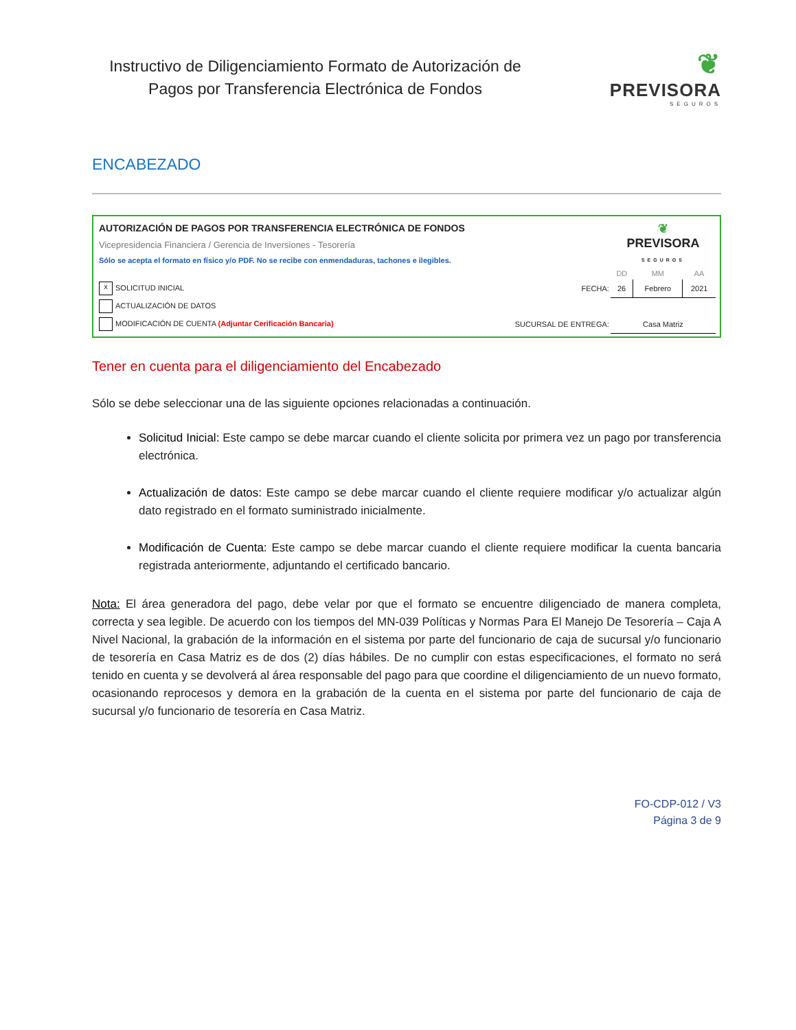Instructivo de Diligenciamiento Formato de Autorización de Pagos por Transferencia Electrónica de Fondos
❦
PREVISORA
SEGUROS
ENCABEZADO
| AUTORIZACIÓN DE PAGOS POR TRANSFERENCIA ELECTRÓNICA DE FONDOS | | | ❦ PREVISORA SEGUROS | | |
| Vicepresidencia Financiera / Gerencia de Inversiones - Tesorería | | | | | |
| Sólo se acepta el formato en físico y/o PDF. No se recibe con enmendaduras, tachones e ilegibles. | | | | | |
| | | | DD | MM | AA |
| x SOLICITUD INICIAL | | FECHA: | 26 | Febrero | 2021 |
| ACTUALIZACIÓN DE DATOS | | | | | |
| MODIFICACIÓN DE CUENTA (Adjuntar Cerificación Bancaria) | | SUCURSAL DE ENTREGA: | Casa Matriz | | |
Tener en cuenta para el diligenciamiento del Encabezado
Sólo se debe seleccionar una de las siguiente opciones relacionadas a continuación.
Solicitud Inicial: Este campo se debe marcar cuando el cliente solicita por primera vez un pago por transferencia electrónica.
Actualización de datos: Este campo se debe marcar cuando el cliente requiere modificar y/o actualizar algún dato registrado en el formato suministrado inicialmente.
Modificación de Cuenta: Este campo se debe marcar cuando el cliente requiere modificar la cuenta bancaria registrada anteriormente, adjuntando el certificado bancario.
Nota: El área generadora del pago, debe velar por que el formato se encuentre diligenciado de manera completa, correcta y sea legible. De acuerdo con los tiempos del MN-039 Políticas y Normas Para El Manejo De Tesorería – Caja A Nivel Nacional, la grabación de la información en el sistema por parte del funcionario de caja de sucursal y/o funcionario de tesorería en Casa Matriz es de dos (2) días hábiles. De no cumplir con estas especificaciones, el formato no será tenido en cuenta y se devolverá al área responsable del pago para que coordine el diligenciamiento de un nuevo formato, ocasionando reprocesos y demora en la grabación de la cuenta en el sistema por parte del funcionario de caja de sucursal y/o funcionario de tesorería en Casa Matriz.
FO-CDP-012 / V3
Página 3 de 9